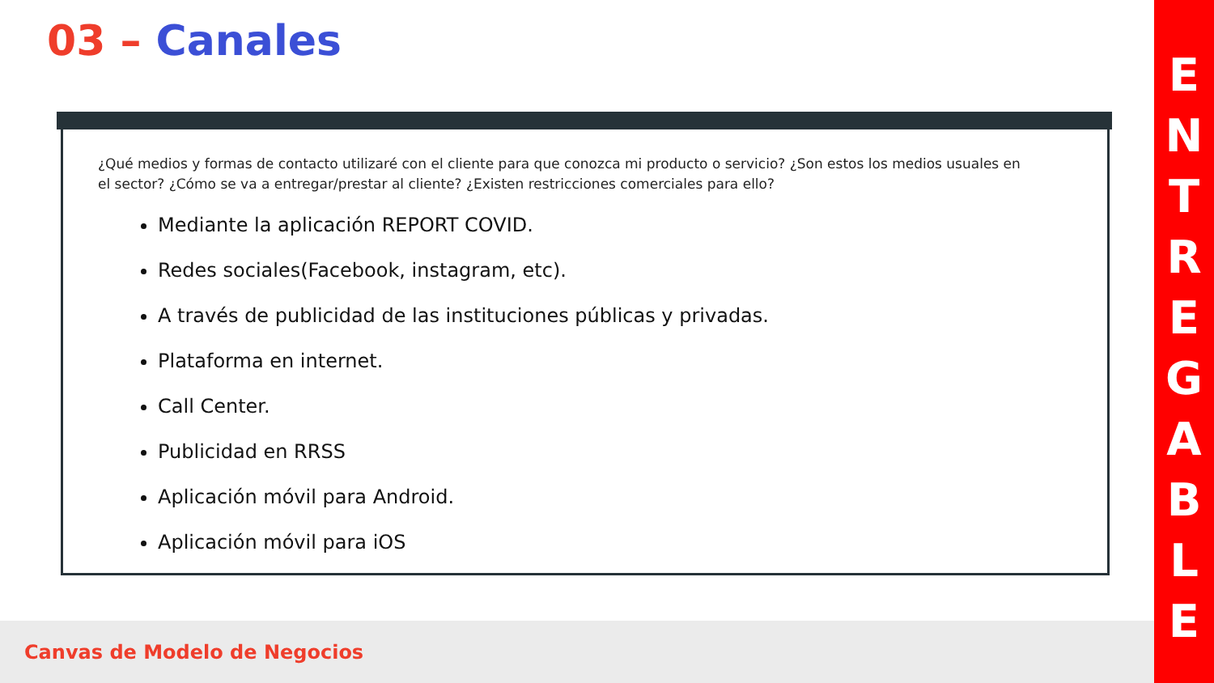03 – Canales
¿Qué medios y formas de contacto utilizaré con el cliente para que conozca mi producto o servicio? ¿Son estos los medios usuales en el sector? ¿Cómo se va a entregar/prestar al cliente? ¿Existen restricciones comerciales para ello?
Mediante la aplicación REPORT COVID.
Redes sociales(Facebook, instagram, etc).
A través de publicidad de las instituciones públicas y privadas.
Plataforma en internet.
Call Center.
Publicidad en RRSS
Aplicación móvil para Android.
Aplicación móvil para iOS
Canvas de Modelo de Negocios
E
N
T
R
E
G
A
B
L
E